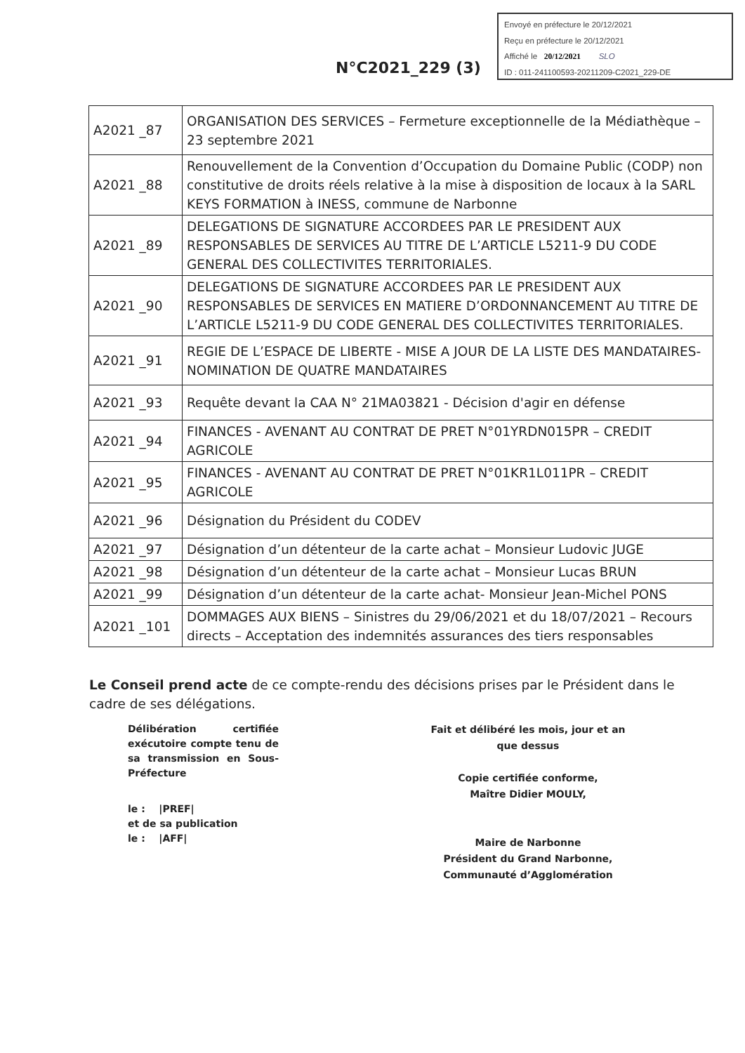N°C2021_229 (3)
Envoyé en préfecture le 20/12/2021
Reçu en préfecture le 20/12/2021
Affiché le 20/12/2021 SLO
ID : 011-241100593-20211209-C2021_229-DE
| A2021 _87 | ORGANISATION DES SERVICES – Fermeture exceptionnelle de la Médiathèque – 23 septembre 2021 |
| A2021 _88 | Renouvellement de la Convention d’Occupation du Domaine Public (CODP) non constitutive de droits réels relative à la mise à disposition de locaux à la SARL KEYS FORMATION à INESS, commune de Narbonne |
| A2021 _89 | DELEGATIONS DE SIGNATURE ACCORDEES PAR LE PRESIDENT AUX RESPONSABLES DE SERVICES AU TITRE DE L’ARTICLE L5211-9 DU CODE GENERAL DES COLLECTIVITES TERRITORIALES. |
| A2021 _90 | DELEGATIONS DE SIGNATURE ACCORDEES PAR LE PRESIDENT AUX RESPONSABLES DE SERVICES EN MATIERE D’ORDONNANCEMENT AU TITRE DE L’ARTICLE L5211-9 DU CODE GENERAL DES COLLECTIVITES TERRITORIALES. |
| A2021 _91 | REGIE DE L’ESPACE DE LIBERTE - MISE A JOUR DE LA LISTE DES MANDATAIRES- NOMINATION DE QUATRE MANDATAIRES |
| A2021 _93 | Requête devant la CAA N° 21MA03821 - Décision d'agir en défense |
| A2021 _94 | FINANCES - AVENANT AU CONTRAT DE PRET N°01YRDN015PR – CREDIT AGRICOLE |
| A2021 _95 | FINANCES - AVENANT AU CONTRAT DE PRET N°01KR1L011PR – CREDIT AGRICOLE |
| A2021 _96 | Désignation du Président du CODEV |
| A2021 _97 | Désignation d’un détenteur de la carte achat – Monsieur Ludovic JUGE |
| A2021 _98 | Désignation d’un détenteur de la carte achat – Monsieur Lucas BRUN |
| A2021 _99 | Désignation d’un détenteur de la carte achat- Monsieur Jean-Michel PONS |
| A2021 _101 | DOMMAGES AUX BIENS – Sinistres du 29/06/2021 et du 18/07/2021 – Recours directs – Acceptation des indemnités assurances des tiers responsables |
Le Conseil prend acte de ce compte-rendu des décisions prises par le Président dans le cadre de ses délégations.
Délibération certifiée exécutoire compte tenu de sa transmission en Sous-Préfecture
le : |PREF|
et de sa publication
le : |AFF|
Fait et délibéré les mois, jour et an que dessus
Copie certifiée conforme,
Maître Didier MOULY,
Maire de Narbonne
Président du Grand Narbonne,
Communauté d’Agglomération